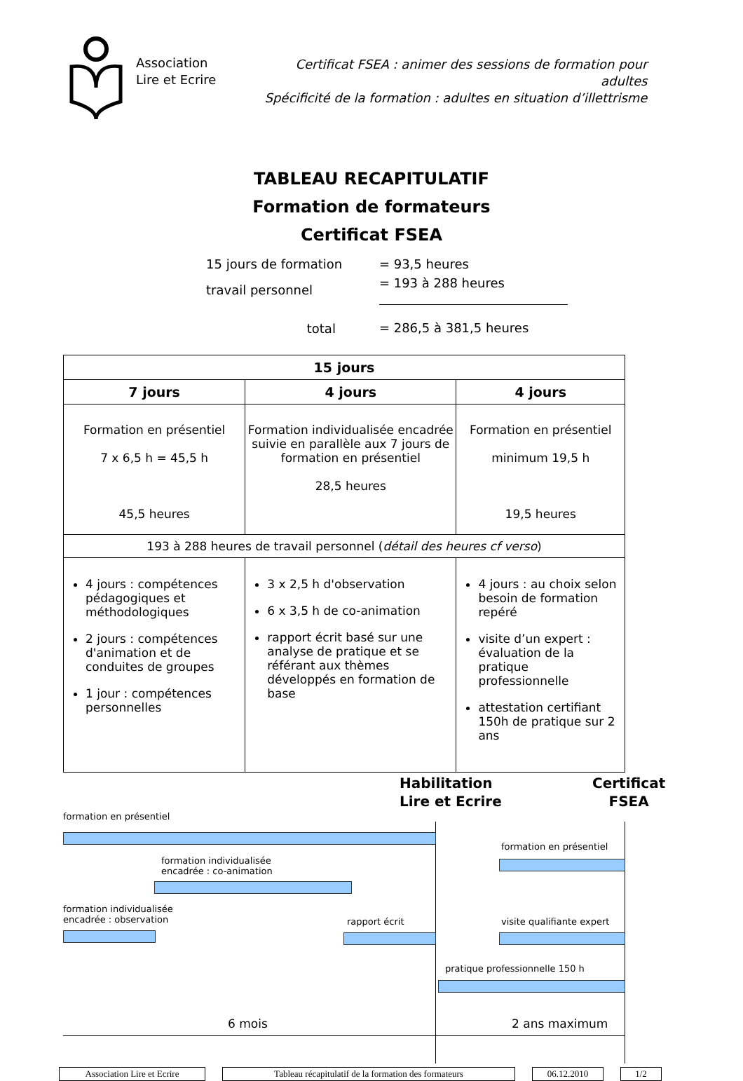Association
Lire et Ecrire
Certificat FSEA : animer des sessions de formation pour adultes
Spécificité de la formation : adultes en situation d’illettrisme
TABLEAU RECAPITULATIF
Formation de formateurs
Certificat FSEA
| 15 jours de formation | = 93,5 heures |
| travail personnel | = 193 à 288 heures |
| total | = 286,5 à 381,5 heures |
| 15 jours | | |
| --- | --- | --- |
| 7 jours | 4 jours | 4 jours |
| Formation en présentiel 7 x 6,5 h = 45,5 h 45,5 heures | Formation individualisée encadrée suivie en parallèle aux 7 jours de formation en présentiel 28,5 heures | Formation en présentiel minimum 19,5 h 19,5 heures |
| 193 à 288 heures de travail personnel ( détail des heures cf verso ) | | |
| 4 jours : compétences pédagogiques et méthodologiques 2 jours : compétences d'animation et de conduites de groupes 1 jour : compétences personnelles | 3 x 2,5 h d'observation 6 x 3,5 h de co-animation rapport écrit basé sur une analyse de pratique et se référant aux thèmes développés en formation de base | 4 jours : au choix selon besoin de formation repéré visite d’un expert : évaluation de la pratique professionnelle attestation certifiant 150h de pratique sur 2 ans |
Habilitation
Lire et Ecrire
Certificat
FSEA
formation en présentiel
formation individualisée
encadrée : co-animation
formation individualisée
encadrée : observation
rapport écrit
formation en présentiel
visite qualifiante expert
pratique professionnelle 150 h
6 mois 2 ans maximum
Association Lire et Ecrire Tableau récapitulatif de la formation des formateurs 06.12.2010 1/2